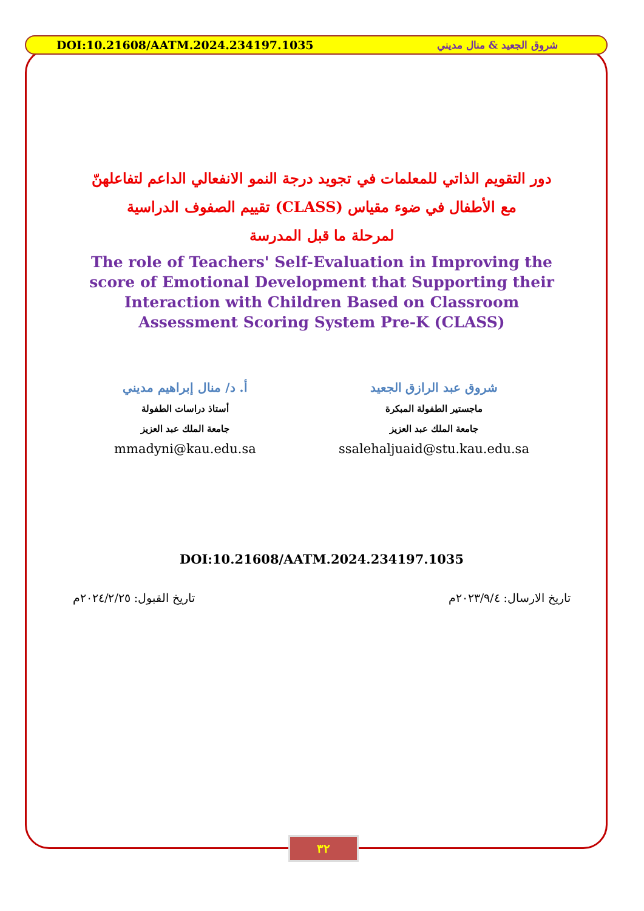DOI:10.21608/AATM.2024.234197.1035 شروق الجعيد & منال مديني
دور التقويم الذاتي للمعلمات في تجويد درجة النمو الانفعالي الداعم لتفاعلهنّ
مع الأطفال في ضوء مقياس (CLASS) تقييم الصفوف الدراسية
لمرحلة ما قبل المدرسة
The role of Teachers' Self-Evaluation in Improving the score of Emotional Development that Supporting their Interaction with Children Based on Classroom Assessment Scoring System Pre-K (CLASS)
شروق عبد الرازق الجعيد
ماجستير الطفولة المبكرة
جامعة الملك عبد العزيز
ssalehaljuaid@stu.kau.edu.sa
أ. د/ منال إبراهيم مديني
أستاذ دراسات الطفولة
جامعة الملك عبد العزيز
mmadyni@kau.edu.sa
DOI:10.21608/AATM.2024.234197.1035
تاريخ الارسال: ٢٠٢٣/٩/٤م تاريخ القبول: ٢٠٢٤/٢/٢٥م
٣٢